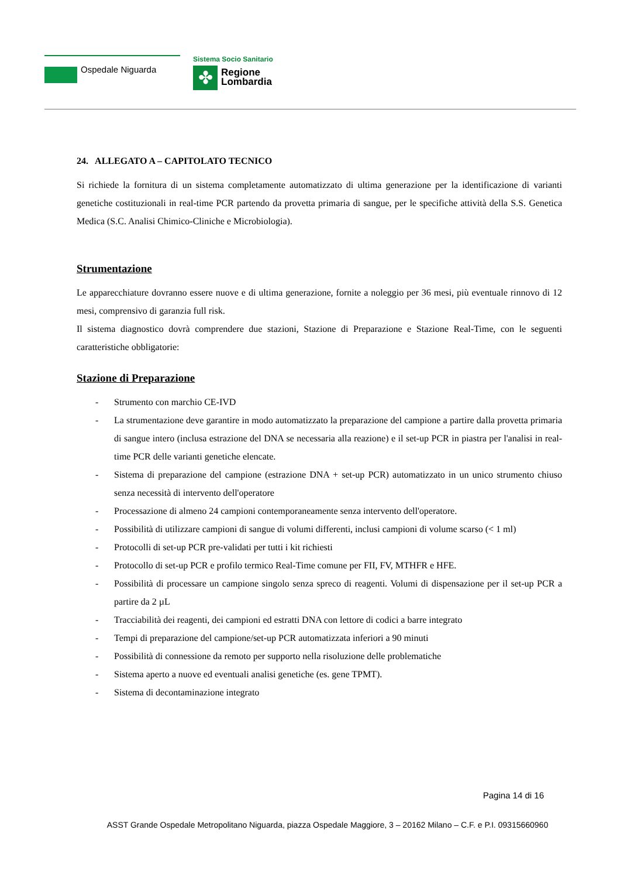Ospedale Niguarda
Sistema Socio Sanitario
✤
Regione
Lombardia
24. ALLEGATO A – CAPITOLATO TECNICO
Si richiede la fornitura di un sistema completamente automatizzato di ultima generazione per la identificazione di varianti genetiche costituzionali in real-time PCR partendo da provetta primaria di sangue, per le specifiche attività della S.S. Genetica Medica (S.C. Analisi Chimico-Cliniche e Microbiologia).
Strumentazione
Le apparecchiature dovranno essere nuove e di ultima generazione, fornite a noleggio per 36 mesi, più eventuale rinnovo di 12 mesi, comprensivo di garanzia full risk.
Il sistema diagnostico dovrà comprendere due stazioni, Stazione di Preparazione e Stazione Real-Time, con le seguenti caratteristiche obbligatorie:
Stazione di Preparazione
- Strumento con marchio CE-IVD
- La strumentazione deve garantire in modo automatizzato la preparazione del campione a partire dalla provetta primaria di sangue intero (inclusa estrazione del DNA se necessaria alla reazione) e il set-up PCR in piastra per l'analisi in real-time PCR delle varianti genetiche elencate.
- Sistema di preparazione del campione (estrazione DNA + set-up PCR) automatizzato in un unico strumento chiuso senza necessità di intervento dell'operatore
- Processazione di almeno 24 campioni contemporaneamente senza intervento dell'operatore.
- Possibilità di utilizzare campioni di sangue di volumi differenti, inclusi campioni di volume scarso (< 1 ml)
- Protocolli di set-up PCR pre-validati per tutti i kit richiesti
- Protocollo di set-up PCR e profilo termico Real-Time comune per FII, FV, MTHFR e HFE.
- Possibilità di processare un campione singolo senza spreco di reagenti. Volumi di dispensazione per il set-up PCR a partire da 2 µL
- Tracciabilità dei reagenti, dei campioni ed estratti DNA con lettore di codici a barre integrato
- Tempi di preparazione del campione/set-up PCR automatizzata inferiori a 90 minuti
- Possibilità di connessione da remoto per supporto nella risoluzione delle problematiche
- Sistema aperto a nuove ed eventuali analisi genetiche (es. gene TPMT).
- Sistema di decontaminazione integrato
Pagina 14 di 16
ASST Grande Ospedale Metropolitano Niguarda, piazza Ospedale Maggiore, 3 – 20162 Milano – C.F. e P.I. 09315660960